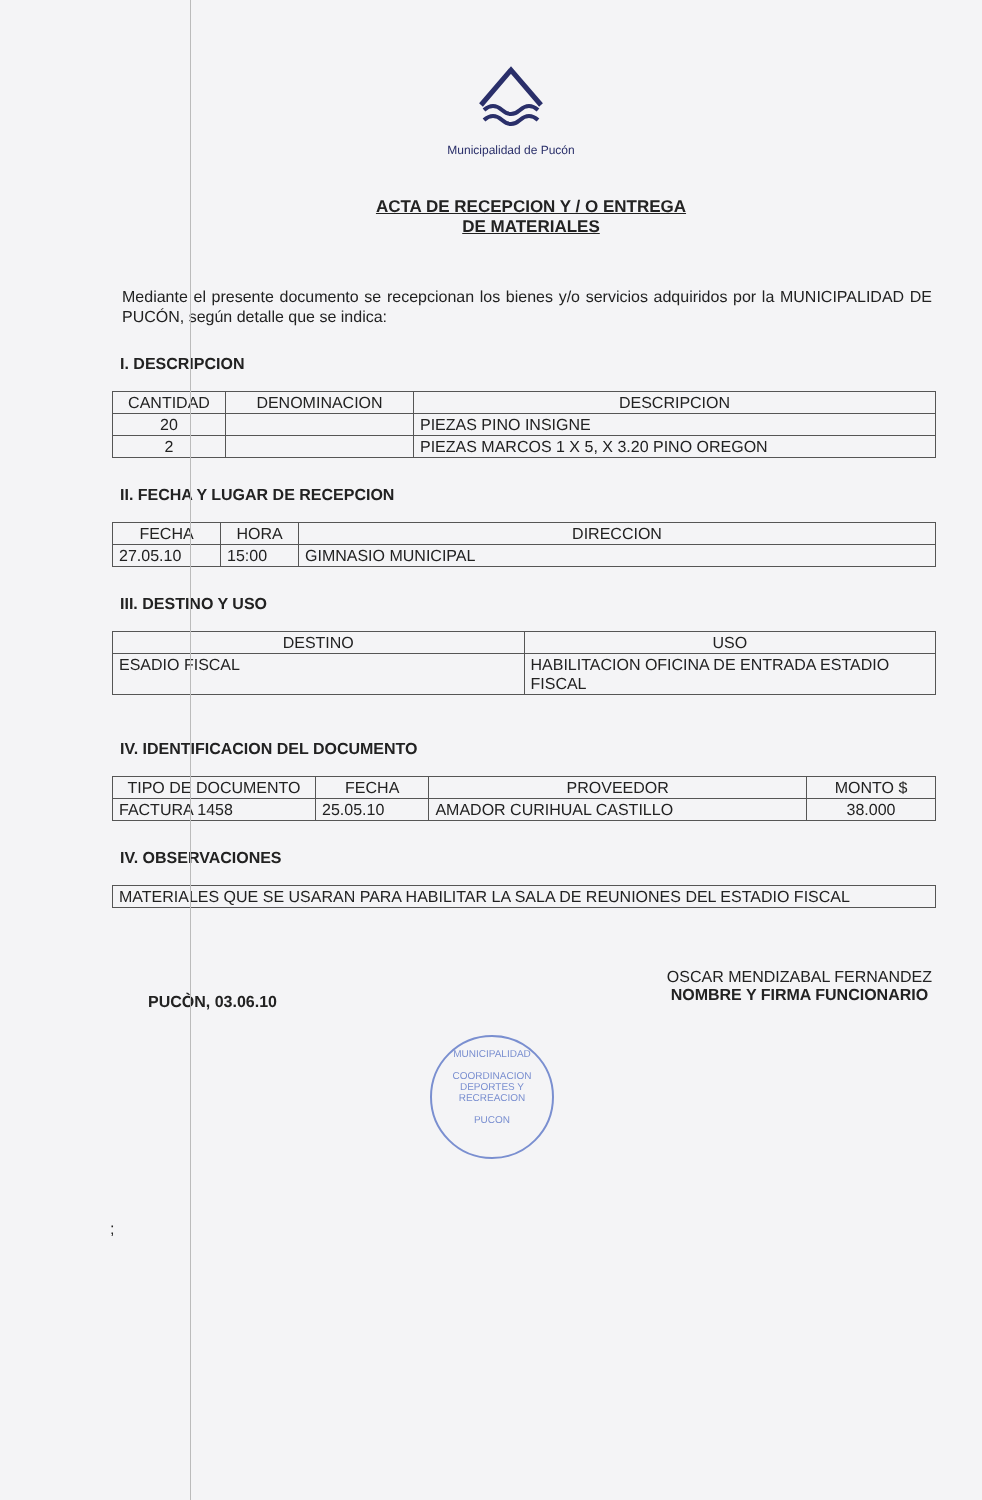Municipalidad de Pucón
ACTA DE RECEPCION Y / O ENTREGA
DE MATERIALES
Mediante el presente documento se recepcionan los bienes y/o servicios adquiridos por la MUNICIPALIDAD DE PUCÓN, según detalle que se indica:
I. DESCRIPCION
| CANTIDAD | DENOMINACION | DESCRIPCION |
| --- | --- | --- |
| 20 | | PIEZAS PINO INSIGNE |
| 2 | | PIEZAS MARCOS 1 X 5, X 3.20 PINO OREGON |
II. FECHA Y LUGAR DE RECEPCION
| FECHA | HORA | DIRECCION |
| --- | --- | --- |
| 27.05.10 | 15:00 | GIMNASIO MUNICIPAL |
III. DESTINO Y USO
| DESTINO | USO |
| --- | --- |
| ESADIO FISCAL | HABILITACION OFICINA DE ENTRADA ESTADIO FISCAL |
IV. IDENTIFICACION DEL DOCUMENTO
| TIPO DE DOCUMENTO | FECHA | PROVEEDOR | MONTO $ |
| --- | --- | --- | --- |
| FACTURA 1458 | 25.05.10 | AMADOR CURIHUAL CASTILLO | 38.000 |
IV. OBSERVACIONES
| MATERIALES QUE SE USARAN PARA HABILITAR LA SALA DE REUNIONES DEL ESTADIO FISCAL |
PUCÒN, 03.06.10
OSCAR MENDIZABAL FERNANDEZ
NOMBRE Y FIRMA FUNCIONARIO
MUNICIPALIDAD
COORDINACION
DEPORTES Y
RECREACION
PUCON
;